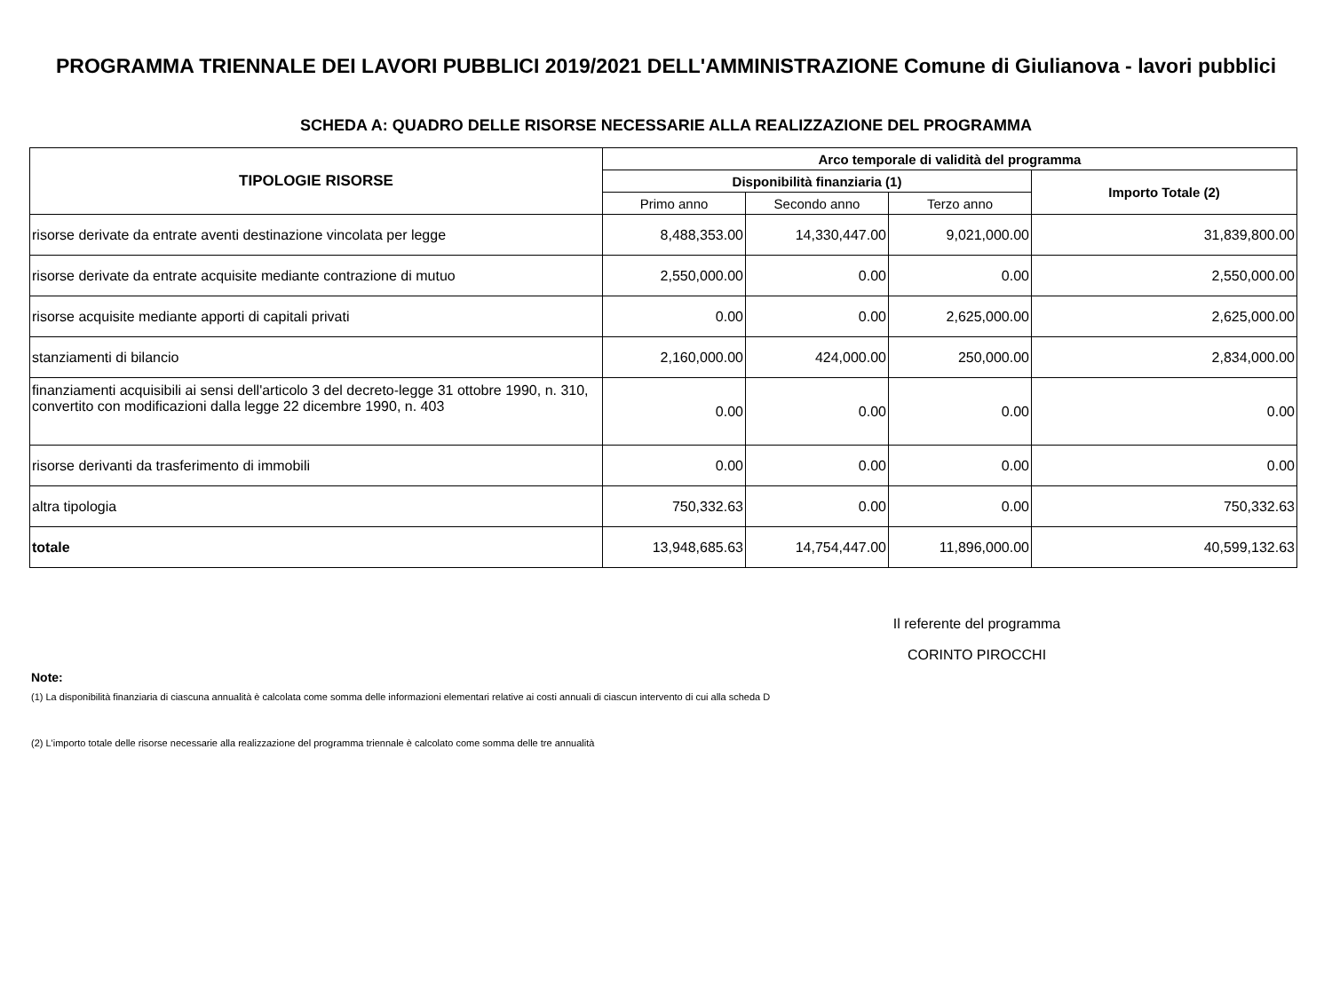PROGRAMMA TRIENNALE DEI LAVORI PUBBLICI 2019/2021 DELL'AMMINISTRAZIONE Comune di Giulianova - lavori pubblici
SCHEDA A: QUADRO DELLE RISORSE NECESSARIE ALLA REALIZZAZIONE DEL PROGRAMMA
| TIPOLOGIE RISORSE | Arco temporale di validità del programma | | | |
| --- | --- | --- | --- | --- |
| | Disponibilità finanziaria (1) | | | Importo Totale (2) |
| | Primo anno | Secondo anno | Terzo anno | |
| risorse derivate da entrate aventi destinazione vincolata per legge | 8,488,353.00 | 14,330,447.00 | 9,021,000.00 | 31,839,800.00 |
| risorse derivate da entrate acquisite mediante contrazione di mutuo | 2,550,000.00 | 0.00 | 0.00 | 2,550,000.00 |
| risorse acquisite mediante apporti di capitali privati | 0.00 | 0.00 | 2,625,000.00 | 2,625,000.00 |
| stanziamenti di bilancio | 2,160,000.00 | 424,000.00 | 250,000.00 | 2,834,000.00 |
| finanziamenti acquisibili ai sensi dell'articolo 3 del decreto-legge 31 ottobre 1990, n. 310, convertito con modificazioni dalla legge 22 dicembre 1990, n. 403 | 0.00 | 0.00 | 0.00 | 0.00 |
| risorse derivanti da trasferimento di immobili | 0.00 | 0.00 | 0.00 | 0.00 |
| altra tipologia | 750,332.63 | 0.00 | 0.00 | 750,332.63 |
| totale | 13,948,685.63 | 14,754,447.00 | 11,896,000.00 | 40,599,132.63 |
Il referente del programma
CORINTO PIROCCHI
Note:
(1) La disponibilità finanziaria di ciascuna annualità è calcolata come somma delle informazioni elementari relative ai costi annuali di ciascun intervento di cui alla scheda D
(2) L'importo totale delle risorse necessarie alla realizzazione del programma triennale è calcolato come somma delle tre annualità